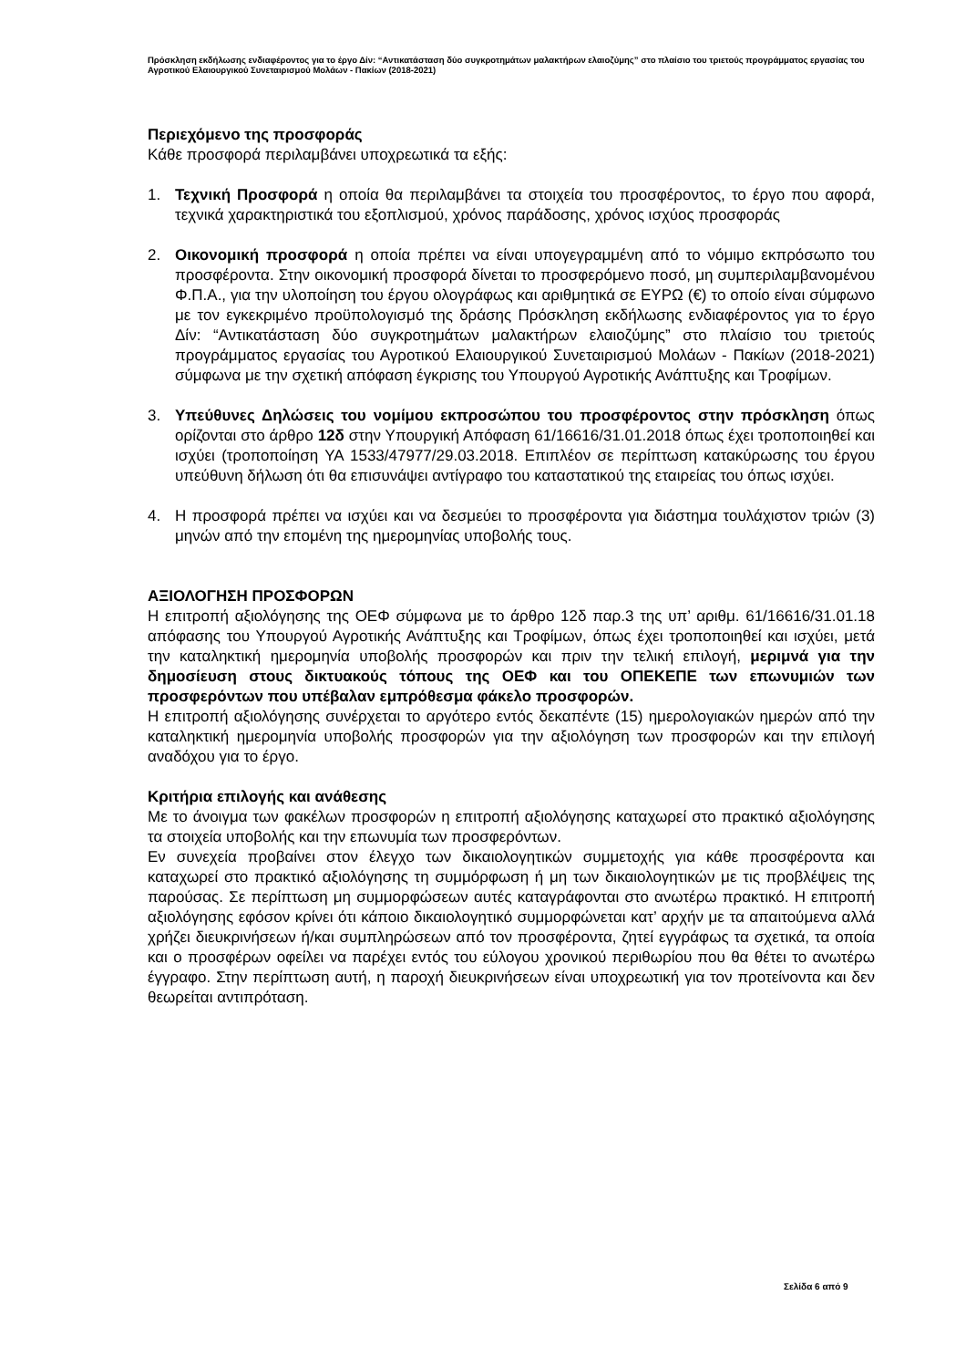Πρόσκληση εκδήλωσης ενδιαφέροντος για το έργο Δίν: “Αντικατάσταση δύο συγκροτημάτων μαλακτήρων ελαιοζύμης” στο πλαίσιο του τριετούς προγράμματος εργασίας του Αγροτικού Ελαιουργικού Συνεταιρισμού Μολάων - Πακίων (2018-2021)
Περιεχόμενο της προσφοράς
Κάθε προσφορά περιλαμβάνει υποχρεωτικά τα εξής:
1. Τεχνική Προσφορά η οποία θα περιλαμβάνει τα στοιχεία του προσφέροντος, το έργο που αφορά, τεχνικά χαρακτηριστικά του εξοπλισμού, χρόνος παράδοσης, χρόνος ισχύος προσφοράς
2. Οικονομική προσφορά η οποία πρέπει να είναι υπογεγραμμένη από το νόμιμο εκπρόσωπο του προσφέροντα. Στην οικονομική προσφορά δίνεται το προσφερόμενο ποσό, μη συμπεριλαμβανομένου Φ.Π.Α., για την υλοποίηση του έργου ολογράφως και αριθμητικά σε ΕΥΡΩ (€) το οποίο είναι σύμφωνο με τον εγκεκριμένο προϋπολογισμό της δράσης Πρόσκληση εκδήλωσης ενδιαφέροντος για το έργο Δίν: “Αντικατάσταση δύο συγκροτημάτων μαλακτήρων ελαιοζύμης” στο πλαίσιο του τριετούς προγράμματος εργασίας του Αγροτικού Ελαιουργικού Συνεταιρισμού Μολάων - Πακίων (2018-2021) σύμφωνα με την σχετική απόφαση έγκρισης του Υπουργού Αγροτικής Ανάπτυξης και Τροφίμων.
3. Υπεύθυνες Δηλώσεις του νομίμου εκπροσώπου του προσφέροντος στην πρόσκληση όπως ορίζονται στο άρθρο 12δ στην Υπουργική Απόφαση 61/16616/31.01.2018 όπως έχει τροποποιηθεί και ισχύει (τροποποίηση ΥΑ 1533/47977/29.03.2018. Επιπλέον σε περίπτωση κατακύρωσης του έργου υπεύθυνη δήλωση ότι θα επισυνάψει αντίγραφο του καταστατικού της εταιρείας του όπως ισχύει.
4. Η προσφορά πρέπει να ισχύει και να δεσμεύει το προσφέροντα για διάστημα τουλάχιστον τριών (3) μηνών από την επομένη της ημερομηνίας υποβολής τους.
ΑΞΙΟΛΟΓΗΣΗ ΠΡΟΣΦΟΡΩΝ
Η επιτροπή αξιολόγησης της ΟΕΦ σύμφωνα με το άρθρο 12δ παρ.3 της υπ’ αριθμ. 61/16616/31.01.18 απόφασης του Υπουργού Αγροτικής Ανάπτυξης και Τροφίμων, όπως έχει τροποποιηθεί και ισχύει, μετά την καταληκτική ημερομηνία υποβολής προσφορών και πριν την τελική επιλογή, μεριμνά για την δημοσίευση στους δικτυακούς τόπους της ΟΕΦ και του ΟΠΕΚΕΠΕ των επωνυμιών των προσφερόντων που υπέβαλαν εμπρόθεσμα φάκελο προσφορών.
Η επιτροπή αξιολόγησης συνέρχεται το αργότερο εντός δεκαπέντε (15) ημερολογιακών ημερών από την καταληκτική ημερομηνία υποβολής προσφορών για την αξιολόγηση των προσφορών και την επιλογή αναδόχου για το έργο.
Κριτήρια επιλογής και ανάθεσης
Με το άνοιγμα των φακέλων προσφορών η επιτροπή αξιολόγησης καταχωρεί στο πρακτικό αξιολόγησης τα στοιχεία υποβολής και την επωνυμία των προσφερόντων.
Εν συνεχεία προβαίνει στον έλεγχο των δικαιολογητικών συμμετοχής για κάθε προσφέροντα και καταχωρεί στο πρακτικό αξιολόγησης τη συμμόρφωση ή μη των δικαιολογητικών με τις προβλέψεις της παρούσας. Σε περίπτωση μη συμμορφώσεων αυτές καταγράφονται στο ανωτέρω πρακτικό. Η επιτροπή αξιολόγησης εφόσον κρίνει ότι κάποιο δικαιολογητικό συμμορφώνεται κατ’ αρχήν με τα απαιτούμενα αλλά χρήζει διευκρινήσεων ή/και συμπληρώσεων από τον προσφέροντα, ζητεί εγγράφως τα σχετικά, τα οποία και ο προσφέρων οφείλει να παρέχει εντός του εύλογου χρονικού περιθωρίου που θα θέτει το ανωτέρω έγγραφο. Στην περίπτωση αυτή, η παροχή διευκρινήσεων είναι υποχρεωτική για τον προτείνοντα και δεν θεωρείται αντιπρόταση.
Σελίδα 6 από 9